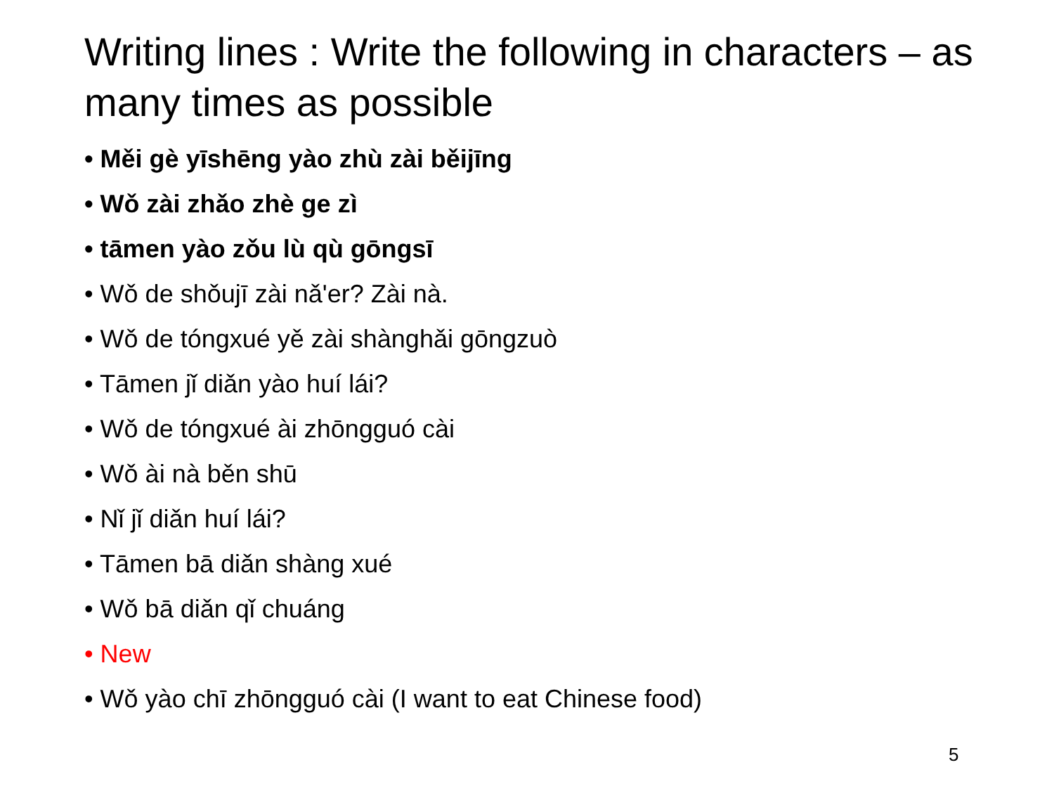Writing lines : Write the following in characters – as many times as possible
• Měi gè yīshēng yào zhù zài běijīng
• Wǒ zài zhǎo zhè ge zì
• tāmen yào zǒu lù qù gōngsī
• Wǒ de shǒujī zài nǎ'er? Zài nà.
• Wǒ de tóngxué yě zài shànghǎi gōngzuò
• Tāmen jǐ diǎn yào huí lái?
• Wǒ de tóngxué ài zhōngguó cài
• Wǒ ài nà běn shū
• Nǐ jǐ diǎn huí lái?
• Tāmen bā diǎn shàng xué
• Wǒ bā diǎn qǐ chuáng
• New
• Wǒ yào chī zhōngguó cài (I want to eat Chinese food)
5